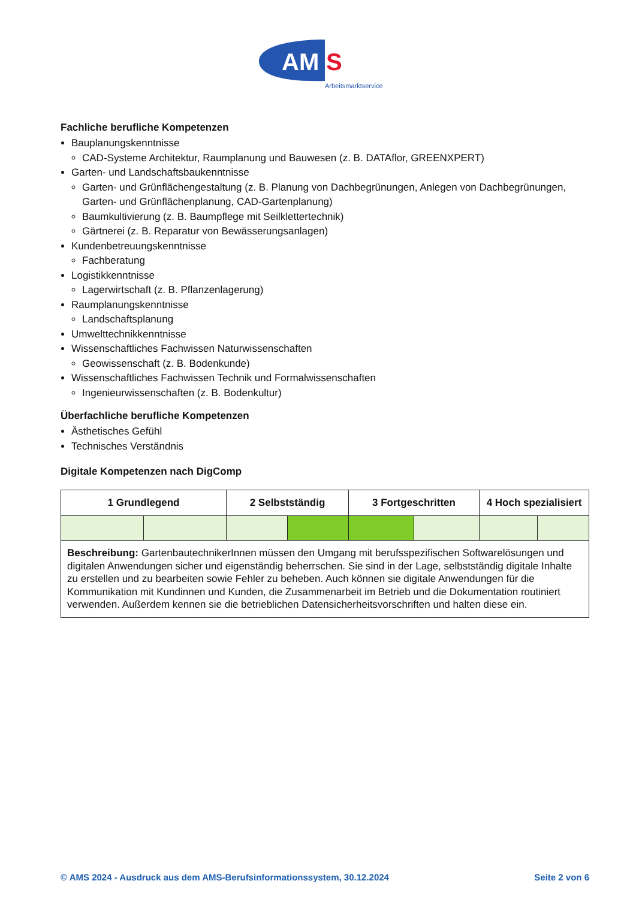AM
S
Arbeitsmarktservice
Fachliche berufliche Kompetenzen
Bauplanungskenntnisse
CAD-Systeme Architektur, Raumplanung und Bauwesen (z. B. DATAflor, GREENXPERT)
Garten- und Landschaftsbaukenntnisse
Garten- und Grünflächengestaltung (z. B. Planung von Dachbegrünungen, Anlegen von Dachbegrünungen, Garten- und Grünflächenplanung, CAD-Gartenplanung)
Baumkultivierung (z. B. Baumpflege mit Seilklettertechnik)
Gärtnerei (z. B. Reparatur von Bewässerungsanlagen)
Kundenbetreuungskenntnisse
Fachberatung
Logistikkenntnisse
Lagerwirtschaft (z. B. Pflanzenlagerung)
Raumplanungskenntnisse
Landschaftsplanung
Umwelttechnikkenntnisse
Wissenschaftliches Fachwissen Naturwissenschaften
Geowissenschaft (z. B. Bodenkunde)
Wissenschaftliches Fachwissen Technik und Formalwissenschaften
Ingenieurwissenschaften (z. B. Bodenkultur)
Überfachliche berufliche Kompetenzen
Ästhetisches Gefühl
Technisches Verständnis
Digitale Kompetenzen nach DigComp
| 1 Grundlegend | | 2 Selbstständig | | 3 Fortgeschritten | | 4 Hoch spezialisiert | |
| --- | --- | --- | --- | --- | --- | --- | --- |
| Beschreibung: GartenbautechnikerInnen müssen den Umgang mit berufsspezifischen Softwarelösungen und digitalen Anwendungen sicher und eigenständig beherrschen. Sie sind in der Lage, selbstständig digitale Inhalte zu erstellen und zu bearbeiten sowie Fehler zu beheben. Auch können sie digitale Anwendungen für die Kommunikation mit Kundinnen und Kunden, die Zusammenarbeit im Betrieb und die Dokumentation routiniert verwenden. Außerdem kennen sie die betrieblichen Datensicherheitsvorschriften und halten diese ein. | | | | | | | |
© AMS 2024 - Ausdruck aus dem AMS-Berufsinformationssystem, 30.12.2024 Seite 2 von 6